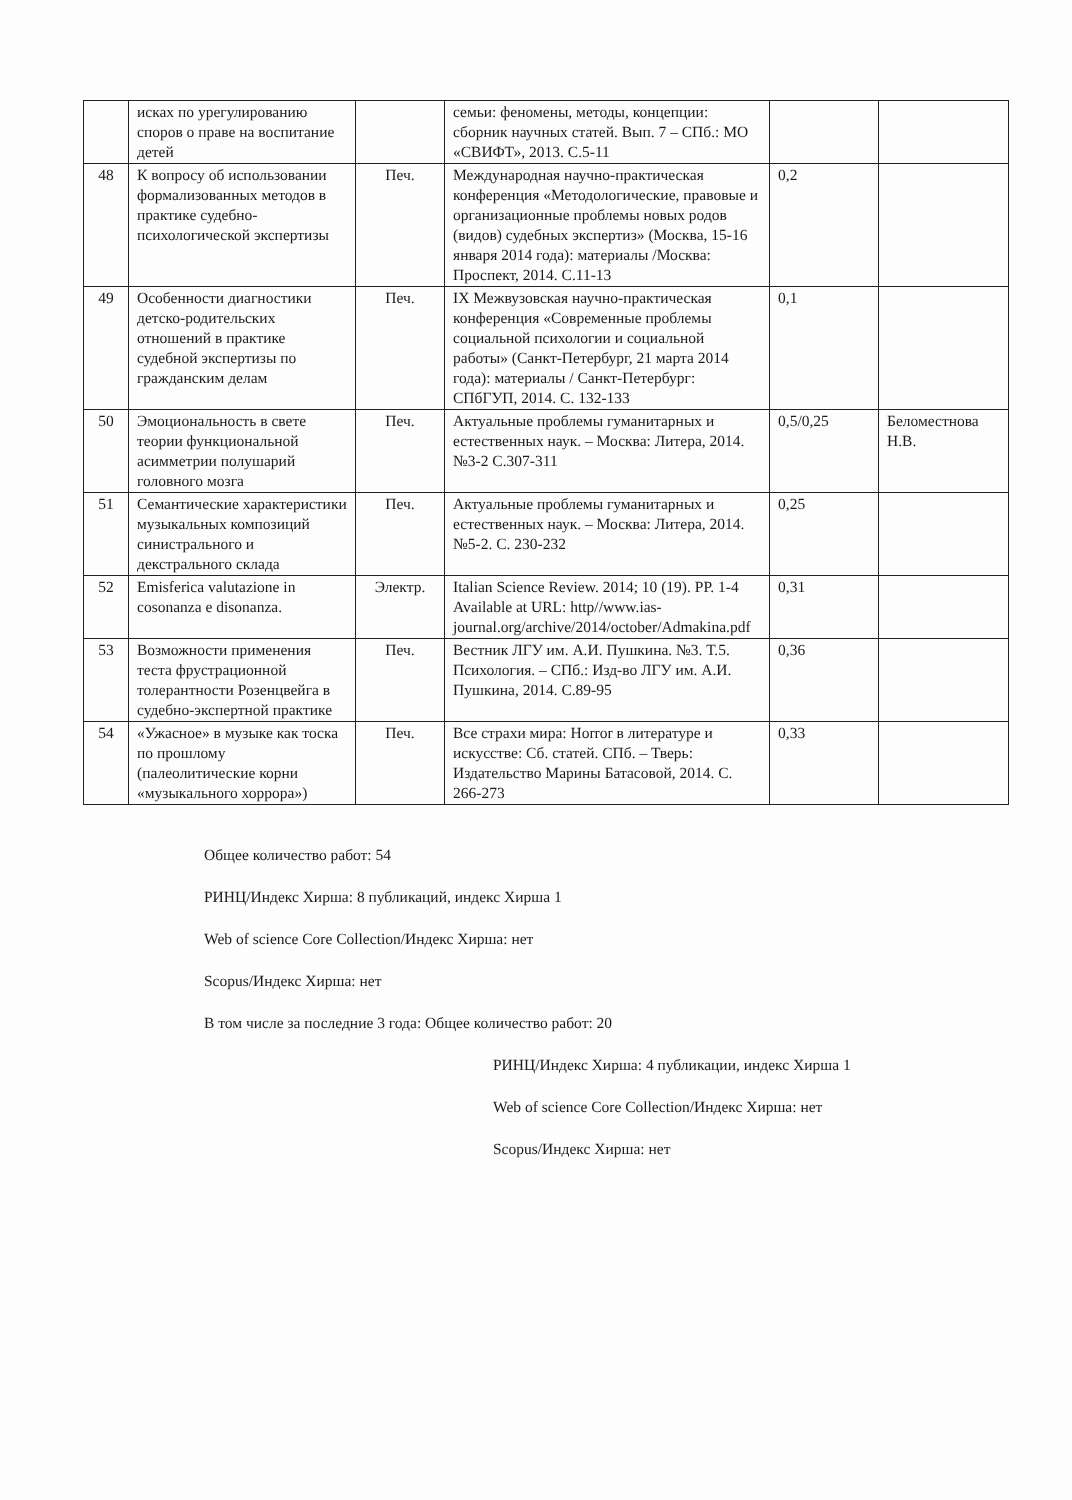| | исках по урегулированию споров о праве на воспитание детей | | семьи: феномены, методы, концепции: сборник научных статей. Вып. 7 – СПб.: МО «СВИФТ», 2013. С.5-11 | | |
| 48 | К вопросу об использовании формализованных методов в практике судебно-психологической экспертизы | Печ. | Международная научно-практическая конференция «Методологические, правовые и организационные проблемы новых родов (видов) судебных экспертиз» (Москва, 15-16 января 2014 года): материалы /Москва: Проспект, 2014. С.11-13 | 0,2 | |
| 49 | Особенности диагностики детско-родительских отношений в практике судебной экспертизы по гражданским делам | Печ. | IX Межвузовская научно-практическая конференция «Современные проблемы социальной психологии и социальной работы» (Санкт-Петербург, 21 марта 2014 года): материалы / Санкт-Петербург: СПбГУП, 2014. С. 132-133 | 0,1 | |
| 50 | Эмоциональность в свете теории функциональной асимметрии полушарий головного мозга | Печ. | Актуальные проблемы гуманитарных и естественных наук. – Москва: Литера, 2014. №3-2 С.307-311 | 0,5/0,25 | Беломестнова Н.В. |
| 51 | Семантические характеристики музыкальных композиций синистрального и декстрального склада | Печ. | Актуальные проблемы гуманитарных и естественных наук. – Москва: Литера, 2014. №5-2. С. 230-232 | 0,25 | |
| 52 | Emisferica valutazione in cosonanza e disonanza. | Электр. | Italian Science Review. 2014; 10 (19). PP. 1-4 Available at URL: http//www.ias-journal.org/archive/2014/october/Admakina.pdf | 0,31 | |
| 53 | Возможности применения теста фрустрационной толерантности Розенцвейга в судебно-экспертной практике | Печ. | Вестник ЛГУ им. А.И. Пушкина. №3. Т.5. Психология. – СПб.: Изд-во ЛГУ им. А.И. Пушкина, 2014. С.89-95 | 0,36 | |
| 54 | «Ужасное» в музыке как тоска по прошлому (палеолитические корни «музыкального хоррора») | Печ. | Все страхи мира: Horror в литературе и искусстве: Сб. статей. СПб. – Тверь: Издательство Марины Батасовой, 2014. С. 266-273 | 0,33 | |
Общее количество работ: 54
РИНЦ/Индекс Хирша: 8 публикаций, индекс Хирша 1
Web of science Core Collection/Индекс Хирша: нет
Scopus/Индекс Хирша: нет
В том числе за последние 3 года: Общее количество работ: 20
РИНЦ/Индекс Хирша: 4 публикации, индекс Хирша 1
Web of science Core Collection/Индекс Хирша: нет
Scopus/Индекс Хирша: нет